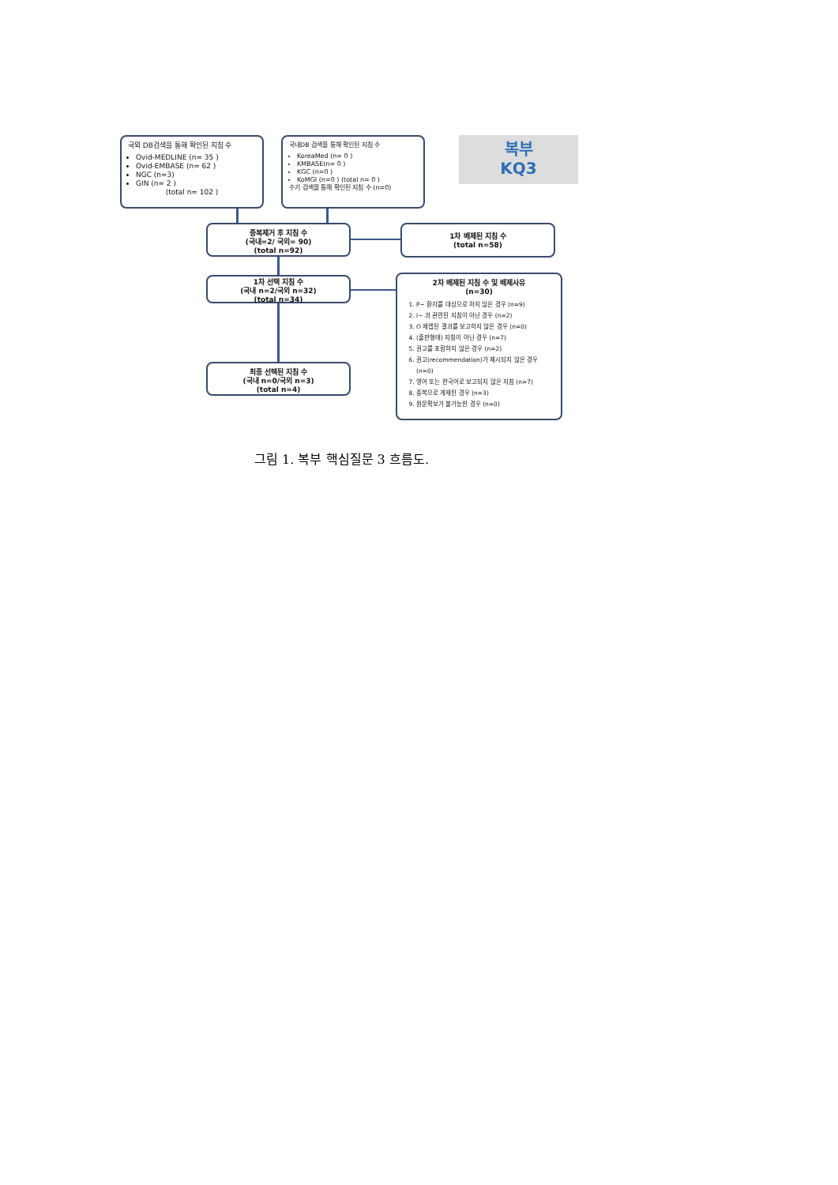국외 DB검색을 통해 확인된 지침 수
Ovid-MEDLINE (n= 35 )
Ovid-EMBASE (n= 62 )
NGC (n=3)
GIN (n= 2 )
(total n= 102 )
국내DB 검색을 통해 확인된 지침 수
KoreaMed (n= 0 )
KMBASE(n= 0 )
KGC (n=0 )
KoMGI (n=0 ) (total n= 0 )
수기 검색을 통해 확인된 지침 수 (n=0)
복부
KQ3
중복제거 후 지침 수
(국내=2/ 국외= 90)
(total n=92)
1차 배제된 지침 수
(total n=58)
1차 선택 지침 수
(국내 n=2/국외 n=32)
(total n=34)
2차 배제된 지침 수 및 배제사유
(n=30)
1. P~ 환자를 대상으로 하지 않은 경우 (n=9)
2. I~ 과 관련된 지침이 아닌 경우 (n=2)
3. O 제랩된 결과를 보고하지 않은 경우 (n=0)
4. (출판형태) 지침이 아닌 경우 (n=7)
5. 권고를 포함하지 않은 경우 (n=2)
6. 권고(recommendation)가 제시되지 않은 경우 (n=0)
7. 영어 또는 한국어로 보고되지 않은 지침 (n=7)
8. 중복으로 게재된 경우 (n=3)
9. 원문확보가 불가능한 경우 (n=0)
최종 선택된 지침 수
(국내 n=0/국외 n=3)
(total n=4)
그림 1. 복부 핵심질문 3 흐름도.